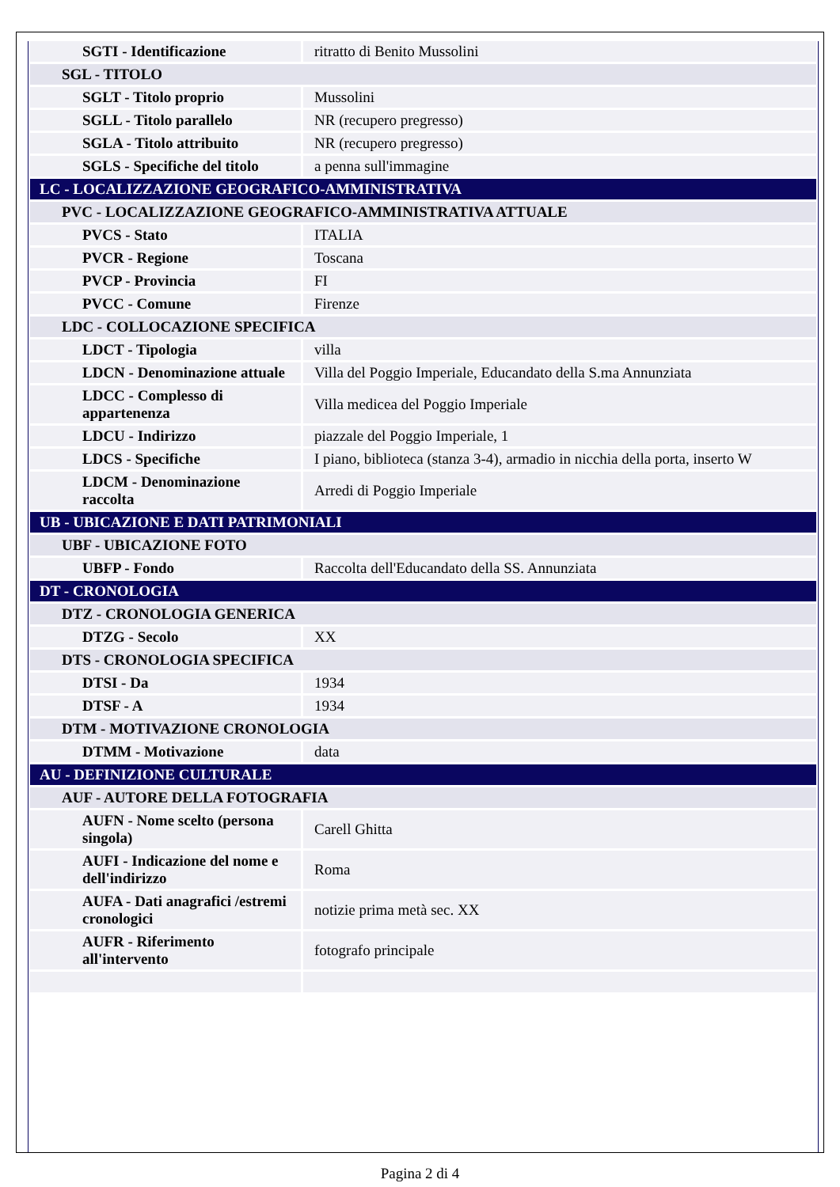| SGTI - Identificazione | ritratto di Benito Mussolini |
| SGL - TITOLO | |
| SGLT - Titolo proprio | Mussolini |
| SGLL - Titolo parallelo | NR (recupero pregresso) |
| SGLA - Titolo attribuito | NR (recupero pregresso) |
| SGLS - Specifiche del titolo | a penna sull'immagine |
| LC - LOCALIZZAZIONE GEOGRAFICO-AMMINISTRATIVA | |
| PVC - LOCALIZZAZIONE GEOGRAFICO-AMMINISTRATIVA ATTUALE | |
| PVCS - Stato | ITALIA |
| PVCR - Regione | Toscana |
| PVCP - Provincia | FI |
| PVCC - Comune | Firenze |
| LDC - COLLOCAZIONE SPECIFICA | |
| LDCT - Tipologia | villa |
| LDCN - Denominazione attuale | Villa del Poggio Imperiale, Educandato della S.ma Annunziata |
| LDCC - Complesso di appartenenza | Villa medicea del Poggio Imperiale |
| LDCU - Indirizzo | piazzale del Poggio Imperiale, 1 |
| LDCS - Specifiche | I piano, biblioteca (stanza 3-4), armadio in nicchia della porta, inserto W |
| LDCM - Denominazione raccolta | Arredi di Poggio Imperiale |
| UB - UBICAZIONE E DATI PATRIMONIALI | |
| UBF - UBICAZIONE FOTO | |
| UBFP - Fondo | Raccolta dell'Educandato della SS. Annunziata |
| DT - CRONOLOGIA | |
| DTZ - CRONOLOGIA GENERICA | |
| DTZG - Secolo | XX |
| DTS - CRONOLOGIA SPECIFICA | |
| DTSI - Da | 1934 |
| DTSF - A | 1934 |
| DTM - MOTIVAZIONE CRONOLOGIA | |
| DTMM - Motivazione | data |
| AU - DEFINIZIONE CULTURALE | |
| AUF - AUTORE DELLA FOTOGRAFIA | |
| AUFN - Nome scelto (persona singola) | Carell Ghitta |
| AUFI - Indicazione del nome e dell'indirizzo | Roma |
| AUFA - Dati anagrafici /estremi cronologici | notizie prima metà sec. XX |
| AUFR - Riferimento all'intervento | fotografo principale |
Pagina 2 di 4